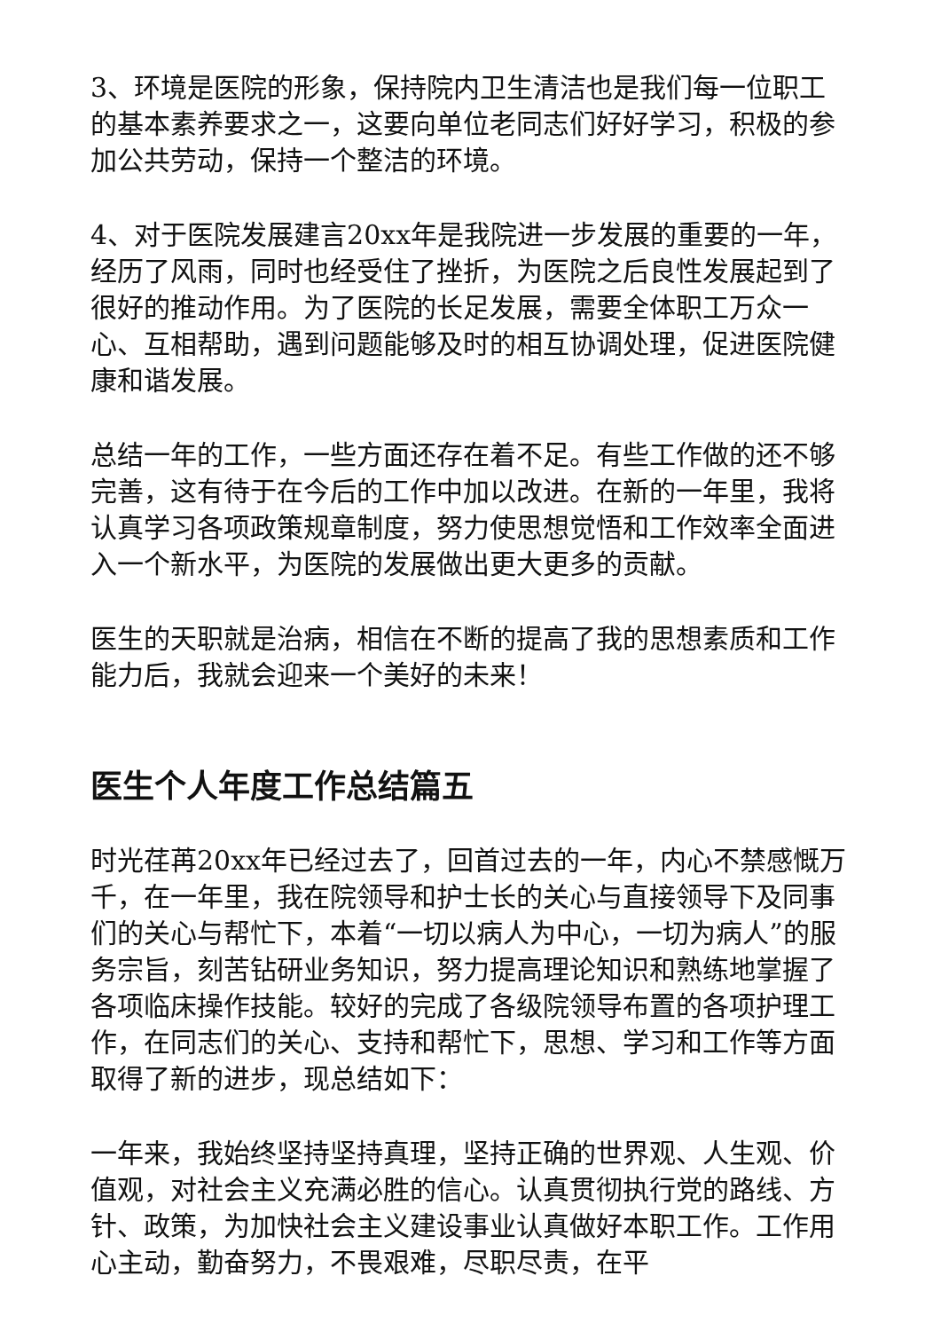3、环境是医院的形象，保持院内卫生清洁也是我们每一位职工的基本素养要求之一，这要向单位老同志们好好学习，积极的参加公共劳动，保持一个整洁的环境。
4、对于医院发展建言20xx年是我院进一步发展的重要的一年，经历了风雨，同时也经受住了挫折，为医院之后良性发展起到了很好的推动作用。为了医院的长足发展，需要全体职工万众一心、互相帮助，遇到问题能够及时的相互协调处理，促进医院健康和谐发展。
总结一年的工作，一些方面还存在着不足。有些工作做的还不够完善，这有待于在今后的工作中加以改进。在新的一年里，我将认真学习各项政策规章制度，努力使思想觉悟和工作效率全面进入一个新水平，为医院的发展做出更大更多的贡献。
医生的天职就是治病，相信在不断的提高了我的思想素质和工作能力后，我就会迎来一个美好的未来！
医生个人年度工作总结篇五
时光荏苒20xx年已经过去了，回首过去的一年，内心不禁感慨万千，在一年里，我在院领导和护士长的关心与直接领导下及同事们的关心与帮忙下，本着“一切以病人为中心，一切为病人”的服务宗旨，刻苦钻研业务知识，努力提高理论知识和熟练地掌握了各项临床操作技能。较好的完成了各级院领导布置的各项护理工作，在同志们的关心、支持和帮忙下，思想、学习和工作等方面取得了新的进步，现总结如下：
一年来，我始终坚持坚持真理，坚持正确的世界观、人生观、价值观，对社会主义充满必胜的信心。认真贯彻执行党的路线、方针、政策，为加快社会主义建设事业认真做好本职工作。工作用心主动，勤奋努力，不畏艰难，尽职尽责，在平